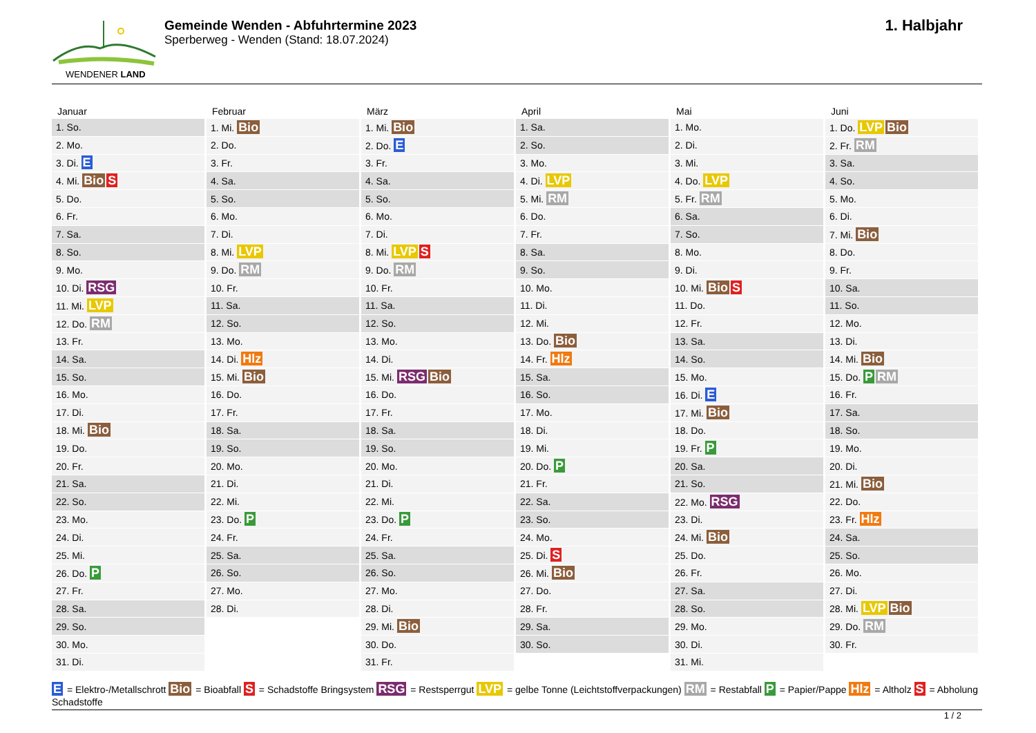WENDENER LAND
Gemeinde Wenden - Abfuhrtermine 2023
Sperberweg - Wenden (Stand: 18.07.2024)
1. Halbjahr
| Januar | Februar | März | April | Mai | Juni |
| --- | --- | --- | --- | --- | --- |
| 1. So. | 1. Mi. Bio | 1. Mi. Bio | 1. Sa. | 1. Mo. | 1. Do. LVP Bio |
| 2. Mo. | 2. Do. | 2. Do. E | 2. So. | 2. Di. | 2. Fr. RM |
| 3. Di. E | 3. Fr. | 3. Fr. | 3. Mo. | 3. Mi. | 3. Sa. |
| 4. Mi. Bio S | 4. Sa. | 4. Sa. | 4. Di. LVP | 4. Do. LVP | 4. So. |
| 5. Do. | 5. So. | 5. So. | 5. Mi. RM | 5. Fr. RM | 5. Mo. |
| 6. Fr. | 6. Mo. | 6. Mo. | 6. Do. | 6. Sa. | 6. Di. |
| 7. Sa. | 7. Di. | 7. Di. | 7. Fr. | 7. So. | 7. Mi. Bio |
| 8. So. | 8. Mi. LVP | 8. Mi. LVP S | 8. Sa. | 8. Mo. | 8. Do. |
| 9. Mo. | 9. Do. RM | 9. Do. RM | 9. So. | 9. Di. | 9. Fr. |
| 10. Di. RSG | 10. Fr. | 10. Fr. | 10. Mo. | 10. Mi. Bio S | 10. Sa. |
| 11. Mi. LVP | 11. Sa. | 11. Sa. | 11. Di. | 11. Do. | 11. So. |
| 12. Do. RM | 12. So. | 12. So. | 12. Mi. | 12. Fr. | 12. Mo. |
| 13. Fr. | 13. Mo. | 13. Mo. | 13. Do. Bio | 13. Sa. | 13. Di. |
| 14. Sa. | 14. Di. Hlz | 14. Di. | 14. Fr. Hlz | 14. So. | 14. Mi. Bio |
| 15. So. | 15. Mi. Bio | 15. Mi. RSG Bio | 15. Sa. | 15. Mo. | 15. Do. P RM |
| 16. Mo. | 16. Do. | 16. Do. | 16. So. | 16. Di. E | 16. Fr. |
| 17. Di. | 17. Fr. | 17. Fr. | 17. Mo. | 17. Mi. Bio | 17. Sa. |
| 18. Mi. Bio | 18. Sa. | 18. Sa. | 18. Di. | 18. Do. | 18. So. |
| 19. Do. | 19. So. | 19. So. | 19. Mi. | 19. Fr. P | 19. Mo. |
| 20. Fr. | 20. Mo. | 20. Mo. | 20. Do. P | 20. Sa. | 20. Di. |
| 21. Sa. | 21. Di. | 21. Di. | 21. Fr. | 21. So. | 21. Mi. Bio |
| 22. So. | 22. Mi. | 22. Mi. | 22. Sa. | 22. Mo. RSG | 22. Do. |
| 23. Mo. | 23. Do. P | 23. Do. P | 23. So. | 23. Di. | 23. Fr. Hlz |
| 24. Di. | 24. Fr. | 24. Fr. | 24. Mo. | 24. Mi. Bio | 24. Sa. |
| 25. Mi. | 25. Sa. | 25. Sa. | 25. Di. S | 25. Do. | 25. So. |
| 26. Do. P | 26. So. | 26. So. | 26. Mi. Bio | 26. Fr. | 26. Mo. |
| 27. Fr. | 27. Mo. | 27. Mo. | 27. Do. | 27. Sa. | 27. Di. |
| 28. Sa. | 28. Di. | 28. Di. | 28. Fr. | 28. So. | 28. Mi. LVP Bio |
| 29. So. | | 29. Mi. Bio | 29. Sa. | 29. Mo. | 29. Do. RM |
| 30. Mo. | | 30. Do. | 30. So. | 30. Di. | 30. Fr. |
| 31. Di. | | 31. Fr. | | 31. Mi. | |
E = Elektro-/Metallschrott Bio = Bioabfall S = Schadstoffe Bringsystem RSG = Restsperrgut LVP = gelbe Tonne (Leichtstoffverpackungen) RM = Restabfall P = Papier/Pappe Hlz = Altholz S = Abholung Schadstoffe
1 / 2